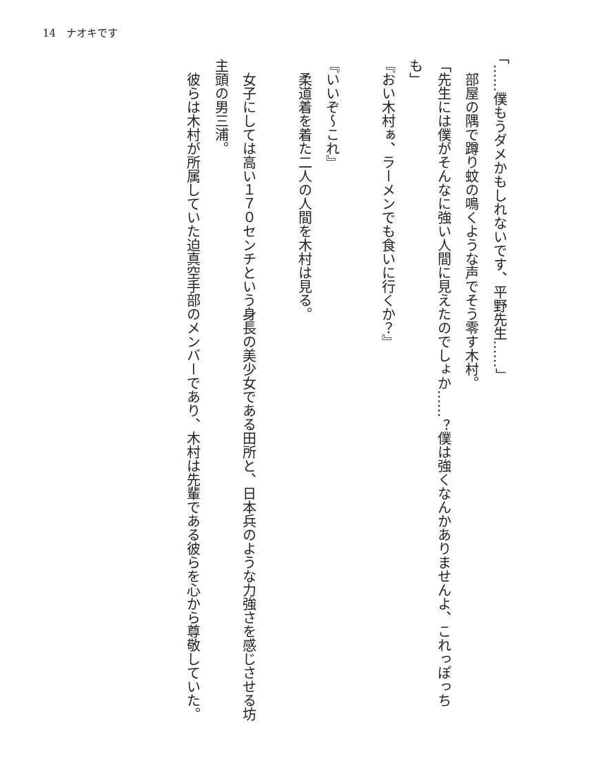14　ナオキです
「……僕もうダメかもしれないです、平野先生……」
　部屋の隅で蹲り蚊の鳴くような声でそう零す木村。
「先生には僕がそんなに強い人間に見えたのでしょか……？僕は強くなんかありませんよ、これっぽっちも」
『おい木村ぁ、ラーメンでも食いに行くか？』
『いいぞ～これ』
　柔道着を着た二人の人間を木村は見る。
　女子にしては高い１７０センチという身長の美少女である田所と、日本兵のような力強さを感じさせる坊主頭の男三浦。
　彼らは木村が所属していた迫真空手部のメンバーであり、木村は先輩である彼らを心から尊敬していた。